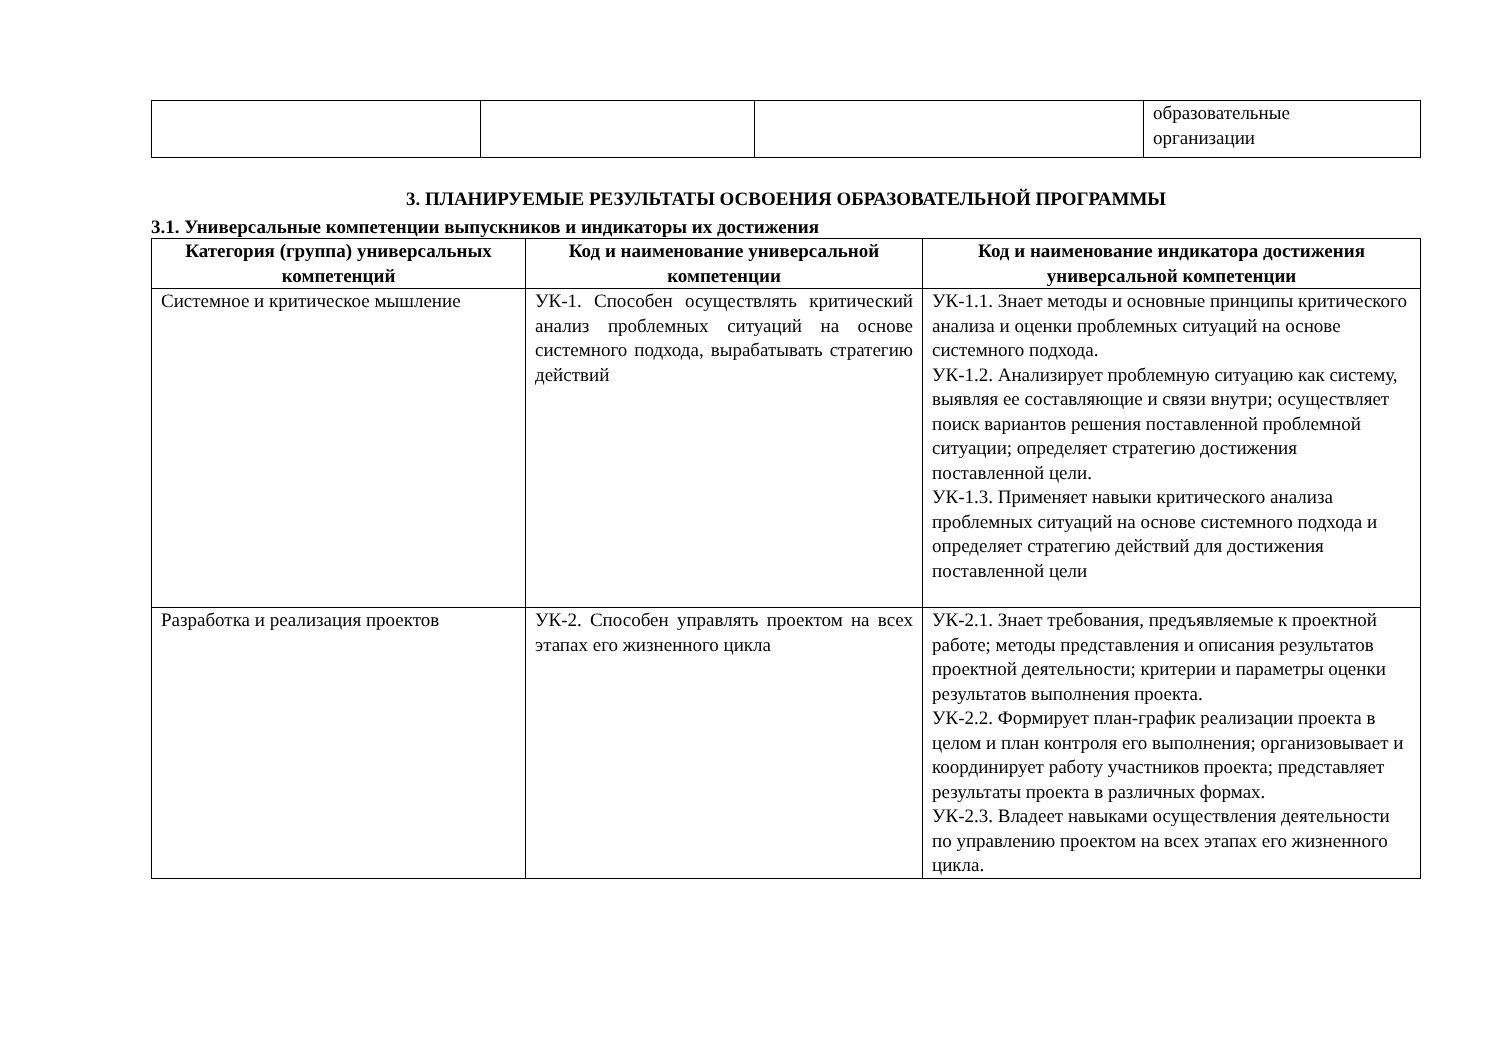| | | | образовательные организации |
3. ПЛАНИРУЕМЫЕ РЕЗУЛЬТАТЫ ОСВОЕНИЯ ОБРАЗОВАТЕЛЬНОЙ ПРОГРАММЫ
3.1. Универсальные компетенции выпускников и индикаторы их достижения
| Категория (группа) универсальных компетенций | Код и наименование универсальной компетенции | Код и наименование индикатора достижения универсальной компетенции |
| --- | --- | --- |
| Системное и критическое мышление | УК-1. Способен осуществлять критический анализ проблемных ситуаций на основе системного подхода, вырабатывать стратегию действий | УК-1.1. Знает методы и основные принципы критического анализа и оценки проблемных ситуаций на основе системного подхода. УК-1.2. Анализирует проблемную ситуацию как систему, выявляя ее составляющие и связи внутри; осуществляет поиск вариантов решения поставленной проблемной ситуации; определяет стратегию достижения поставленной цели. УК-1.3. Применяет навыки критического анализа проблемных ситуаций на основе системного подхода и определяет стратегию действий для достижения поставленной цели |
| Разработка и реализация проектов | УК-2. Способен управлять проектом на всех этапах его жизненного цикла | УК-2.1. Знает требования, предъявляемые к проектной работе; методы представления и описания результатов проектной деятельности; критерии и параметры оценки результатов выполнения проекта. УК-2.2. Формирует план-график реализации проекта в целом и план контроля его выполнения; организовывает и координирует работу участников проекта; представляет результаты проекта в различных формах. УК-2.3. Владеет навыками осуществления деятельности по управлению проектом на всех этапах его жизненного цикла. |